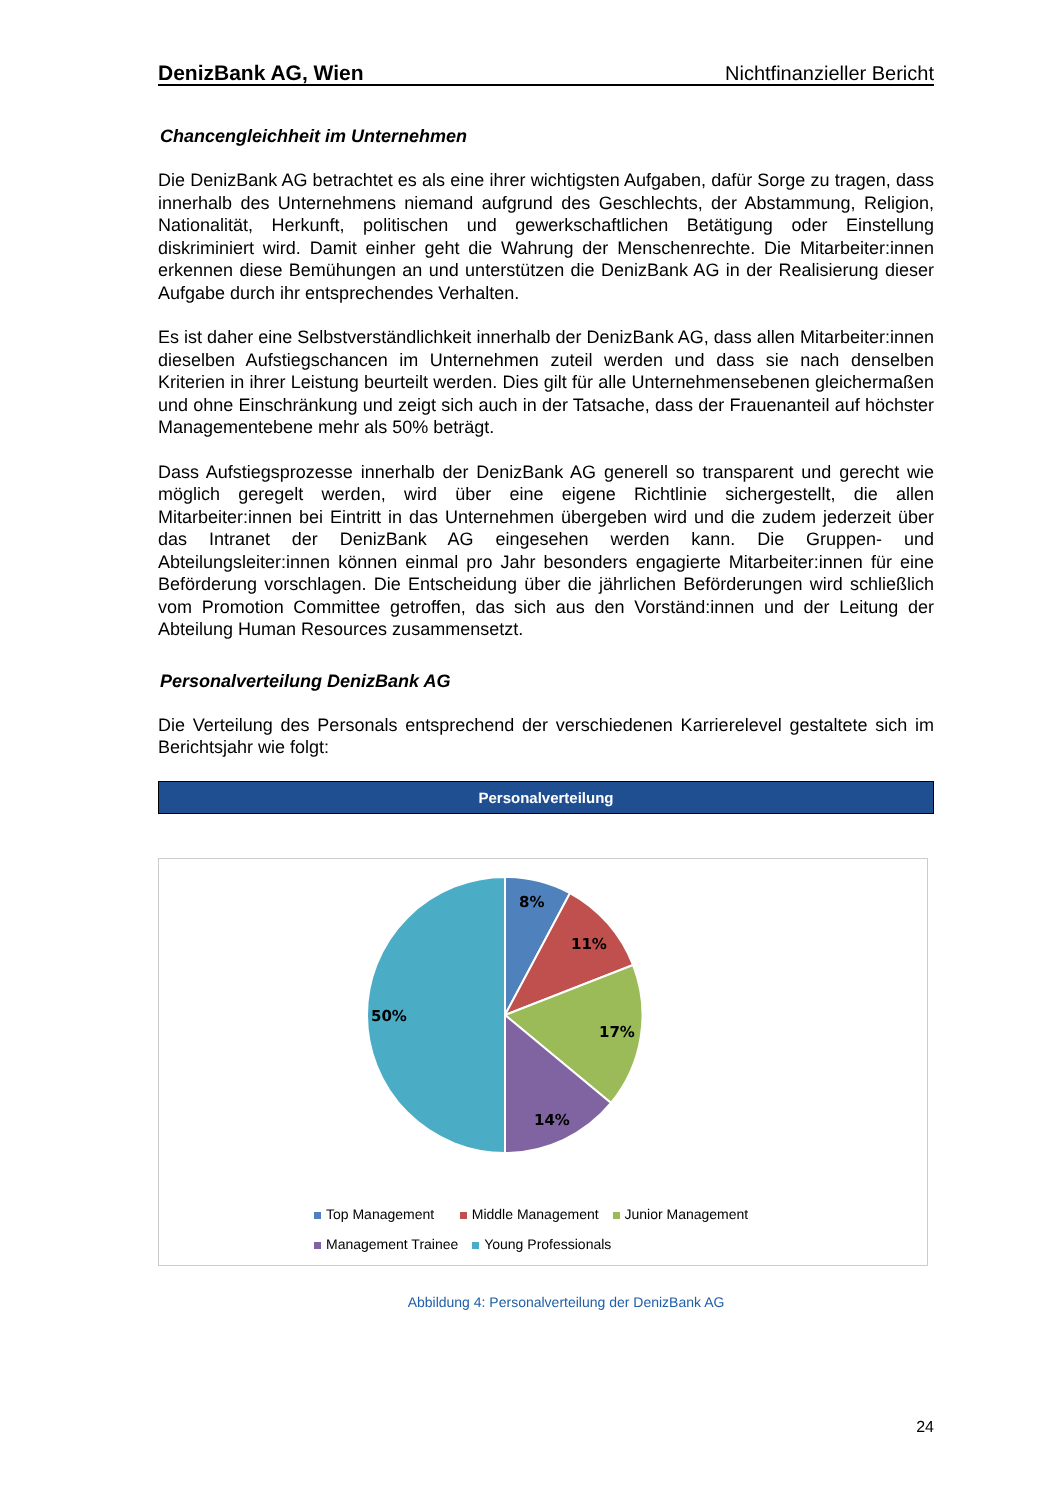DenizBank AG, Wien Nichtfinanzieller Bericht
Chancengleichheit im Unternehmen
Die DenizBank AG betrachtet es als eine ihrer wichtigsten Aufgaben, dafür Sorge zu tragen, dass innerhalb des Unternehmens niemand aufgrund des Geschlechts, der Abstammung, Religion, Nationalität, Herkunft, politischen und gewerkschaftlichen Betätigung oder Einstellung diskriminiert wird. Damit einher geht die Wahrung der Menschenrechte. Die Mitarbeiter:innen erkennen diese Bemühungen an und unterstützen die DenizBank AG in der Realisierung dieser Aufgabe durch ihr entsprechendes Verhalten.
Es ist daher eine Selbstverständlichkeit innerhalb der DenizBank AG, dass allen Mitarbeiter:innen dieselben Aufstiegschancen im Unternehmen zuteil werden und dass sie nach denselben Kriterien in ihrer Leistung beurteilt werden. Dies gilt für alle Unternehmensebenen gleichermaßen und ohne Einschränkung und zeigt sich auch in der Tatsache, dass der Frauenanteil auf höchster Managementebene mehr als 50% beträgt.
Dass Aufstiegsprozesse innerhalb der DenizBank AG generell so transparent und gerecht wie möglich geregelt werden, wird über eine eigene Richtlinie sichergestellt, die allen Mitarbeiter:innen bei Eintritt in das Unternehmen übergeben wird und die zudem jederzeit über das Intranet der DenizBank AG eingesehen werden kann. Die Gruppen- und Abteilungsleiter:innen können einmal pro Jahr besonders engagierte Mitarbeiter:innen für eine Beförderung vorschlagen. Die Entscheidung über die jährlichen Beförderungen wird schließlich vom Promotion Committee getroffen, das sich aus den Vorständ:innen und der Leitung der Abteilung Human Resources zusammensetzt.
Personalverteilung DenizBank AG
Die Verteilung des Personals entsprechend der verschiedenen Karrierelevel gestaltete sich im Berichtsjahr wie folgt:
Personalverteilung
8%
11%
17%
14%
50%
Top Management Middle Management Junior Management
Management Trainee Young Professionals
Abbildung 4: Personalverteilung der DenizBank AG
24